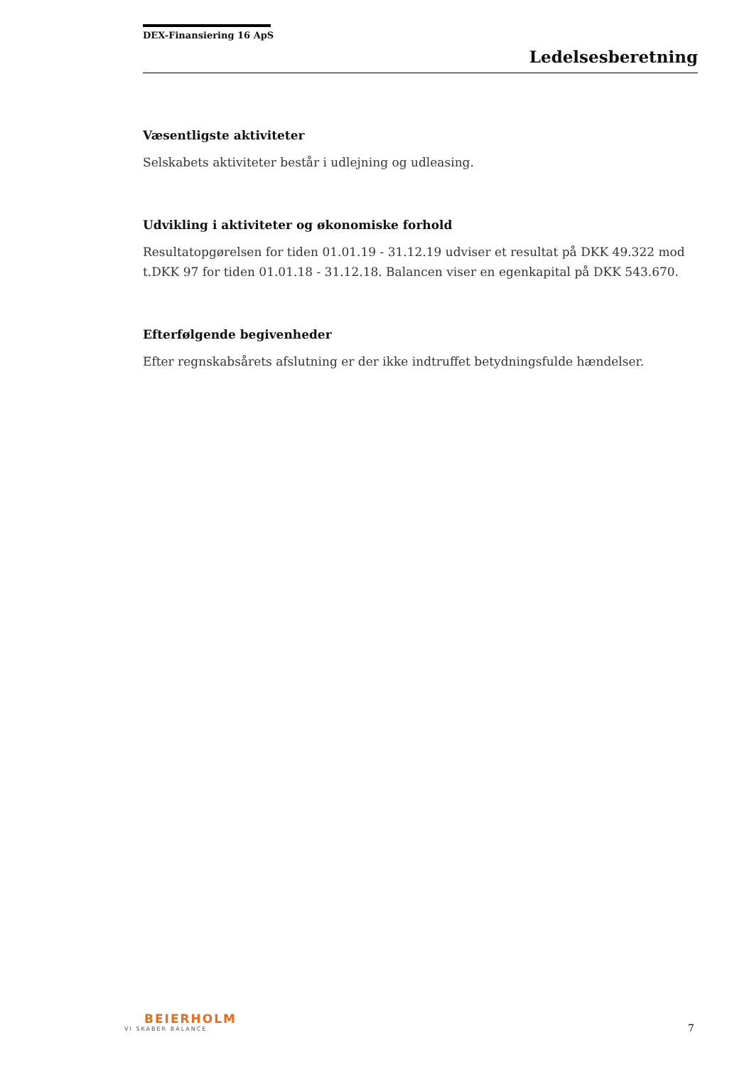DEX-Finansiering 16 ApS
Ledelsesberetning
Væsentligste aktiviteter
Selskabets aktiviteter består i udlejning og udleasing.
Udvikling i aktiviteter og økonomiske forhold
Resultatopgørelsen for tiden 01.01.19 - 31.12.19 udviser et resultat på DKK 49.322 mod t.DKK 97 for tiden 01.01.18 - 31.12.18. Balancen viser en egenkapital på DKK 543.670.
Efterfølgende begivenheder
Efter regnskabsårets afslutning er der ikke indtruffet betydningsfulde hændelser.
BEIERHOLM
VI SKABER BALANCE
7